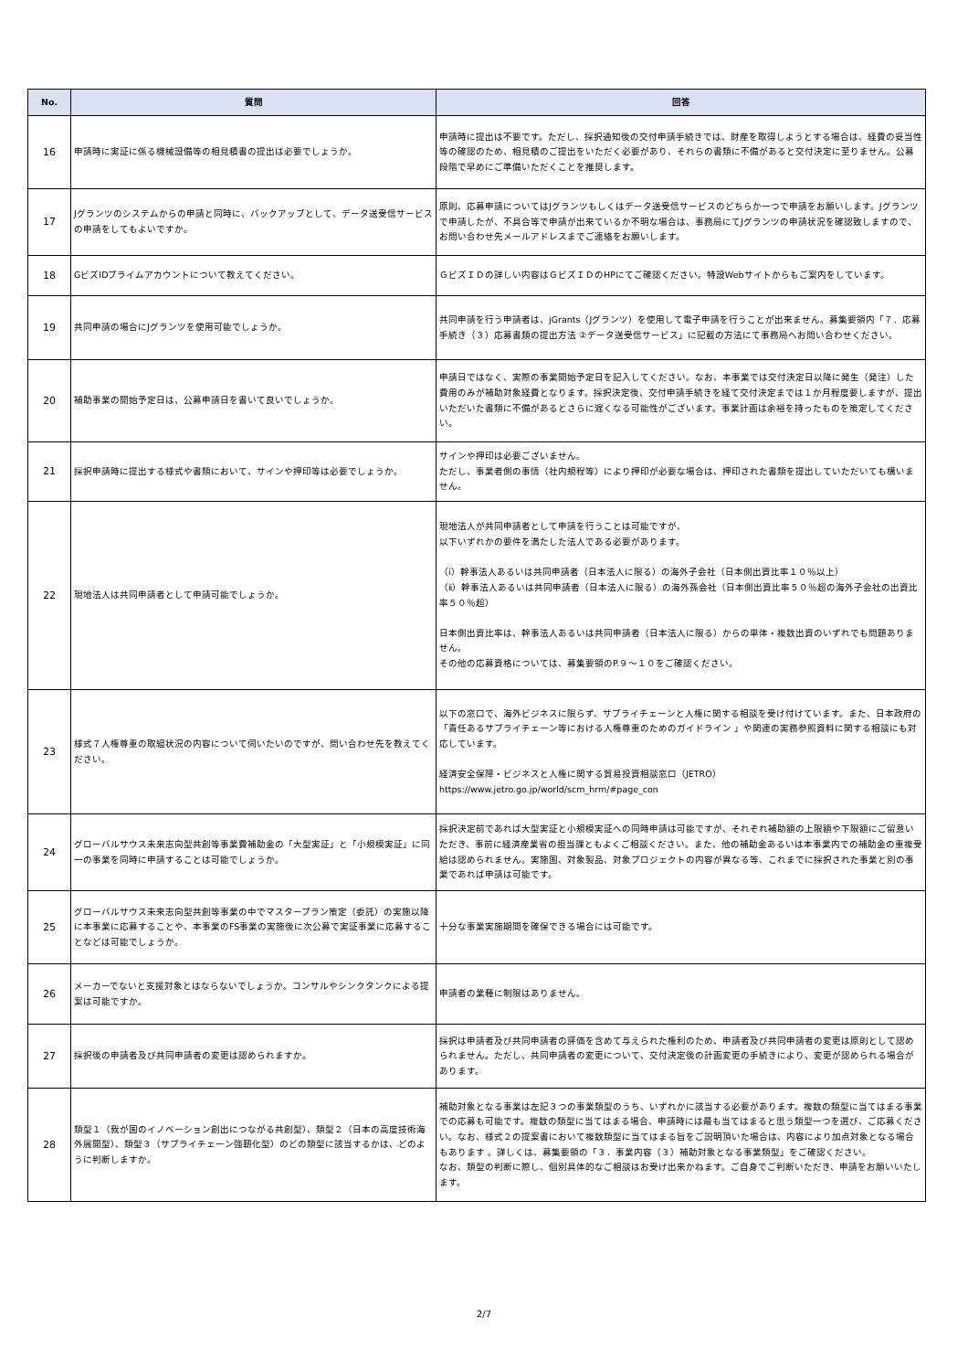| No. | 質問 | 回答 |
| --- | --- | --- |
| 16 | 申請時に実証に係る機械設備等の相見積書の提出は必要でしょうか。 | 申請時に提出は不要です。ただし、採択通知後の交付申請手続きでは、財産を取得しようとする場合は、経費の妥当性等の確認のため、相見積のご提出をいただく必要があり、それらの書類に不備があると交付決定に至りません。公募段階で早めにご準備いただくことを推奨します。 |
| 17 | Jグランツのシステムからの申請と同時に、バックアップとして、データ送受信サービスの申請をしてもよいですか。 | 原則、応募申請についてはJグランツもしくはデータ送受信サービスのどちらか一つで申請をお願いします。Jグランツで申請したが、不具合等で申請が出来ているか不明な場合は、事務局にてJグランツの申請状況を確認致しますので、お問い合わせ先メールアドレスまでご連絡をお願いします。 |
| 18 | GビズIDプライムアカウントについて教えてください。 | ＧビズＩＤの詳しい内容はＧビズＩＤのHPにてご確認ください。特設Webサイトからもご案内をしています。 |
| 19 | 共同申請の場合にJグランツを使用可能でしょうか。 | 共同申請を行う申請者は、jGrants（Jグランツ）を使用して電子申請を行うことが出来ません。募集要領内「７．応募手続き（３）応募書類の提出方法 ②データ送受信サービス」に記載の方法にて事務局へお問い合わせください。 |
| 20 | 補助事業の開始予定日は、公募申請日を書いて良いでしょうか。 | 申請日ではなく、実際の事業開始予定日を記入してください。なお、本事業では交付決定日以降に発生（発注）した費用のみが補助対象経費となります。採択決定後、交付申請手続きを経て交付決定までは１か月程度要しますが、提出いただいた書類に不備があるとさらに遅くなる可能性がございます。事業計画は余裕を持ったものを策定してください。 |
| 21 | 採択申請時に提出する様式や書類において、サインや押印等は必要でしょうか。 | サインや押印は必要ございません。 ただし、事業者側の事情（社内規程等）により押印が必要な場合は、押印された書類を提出していただいても構いません。 |
| 22 | 現地法人は共同申請者として申請可能でしょうか。 | 現地法人が共同申請者として申請を行うことは可能ですが、 以下いずれかの要件を満たした法人である必要があります。 （ⅰ）幹事法人あるいは共同申請者（日本法人に限る）の海外子会社（日本側出資比率１０％以上） （ⅱ）幹事法人あるいは共同申請者（日本法人に限る）の海外孫会社（日本側出資比率５０％超の海外子会社の出資比率５０％超） 日本側出資比率は、幹事法人あるいは共同申請者（日本法人に限る）からの単体・複数出資のいずれでも問題ありません。 その他の応募資格については、募集要領のP.９～１０をご確認ください。 |
| 23 | 様式７人権尊重の取組状況の内容について伺いたいのですが、問い合わせ先を教えてください。 | 以下の窓口で、海外ビジネスに限らず、サプライチェーンと人権に関する相談を受け付けています。また、日本政府の「責任あるサプライチェーン等における人権尊重のためのガイドライン 」や関連の実務参照資料に関する相談にも対応しています。 経済安全保障・ビジネスと人権に関する貿易投資相談窓口（JETRO） https://www.jetro.go.jp/world/scm_hrm/#page_con |
| 24 | グローバルサウス未来志向型共創等事業費補助金の「大型実証」と「小規模実証」に同一の事業を同時に申請することは可能でしょうか。 | 採択決定前であれば大型実証と小規模実証への同時申請は可能ですが、それぞれ補助額の上限額や下限額にご留意いただき、事前に経済産業省の担当課ともよくご相談ください。また、他の補助金あるいは本事業内での補助金の重複受給は認められません。実施国、対象製品、対象プロジェクトの内容が異なる等、これまでに採択された事業と別の事業であれば申請は可能です。 |
| 25 | グローバルサウス未来志向型共創等事業の中でマスタープラン策定（委託）の実施以降に本事業に応募することや、本事業のFS事業の実施後に次公募で実証事業に応募することなどは可能でしょうか。 | 十分な事業実施期間を確保できる場合には可能です。 |
| 26 | メーカーでないと支援対象とはならないでしょうか。コンサルやシンクタンクによる提案は可能ですか。 | 申請者の業種に制限はありません。 |
| 27 | 採択後の申請者及び共同申請者の変更は認められますか。 | 採択は申請者及び共同申請者の評価を含めて与えられた権利のため、申請者及び共同申請者の変更は原則として認められません。ただし、共同申請者の変更について、交付決定後の計画変更の手続きにより、変更が認められる場合があります。 |
| 28 | 類型１（我が国のイノベーション創出につながる共創型）、類型２（日本の高度技術海外展開型）、類型３（サプライチェーン強靭化型）のどの類型に該当するかは、どのように判断しますか。 | 補助対象となる事業は左記３つの事業類型のうち、いずれかに該当する必要があります。複数の類型に当てはまる事業での応募も可能です。複数の類型に当てはまる場合、申請時には最も当てはまると思う類型一つを選び、ご応募ください。なお、様式２の提案書において複数類型に当てはまる旨をご説明頂いた場合は、内容により加点対象となる場合もあります 。詳しくは、募集要領の「３．事業内容（３）補助対象となる事業類型」をご確認ください。 なお、類型の判断に際し、個別具体的なご相談はお受け出来かねます。ご自身でご判断いただき、申請をお願いいたします。 |
2/7